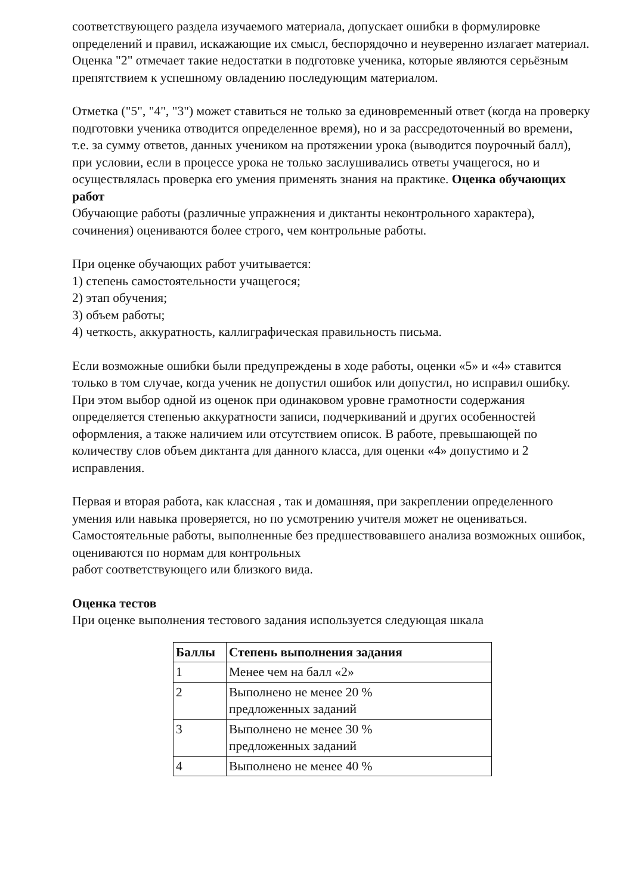соответствующего раздела изучаемого материала, допускает ошибки в формулировке определений и правил, искажающие их смысл, беспорядочно и неуверенно излагает материал. Оценка "2" отмечает такие недостатки в подготовке ученика, которые являются серьёзным препятствием к успешному овладению последующим материалом.
Отметка ("5", "4", "3") может ставиться не только за единовременный ответ (когда на проверку подготовки ученика отводится определенное время), но и за рассредоточенный во времени, т.е. за сумму ответов, данных учеником на протяжении урока (выводится поурочный балл), при условии, если в процессе урока не только заслушивались ответы учащегося, но и осуществлялась проверка его умения применять знания на практике. Оценка обучающих работ
Обучающие работы (различные упражнения и диктанты неконтрольного характера), сочинения) оцениваются более строго, чем контрольные работы.
При оценке обучающих работ учитывается:
1) степень самостоятельности учащегося;
2) этап обучения;
3) объем работы;
4) четкость, аккуратность, каллиграфическая правильность письма.
Если возможные ошибки были предупреждены в ходе работы, оценки «5» и «4» ставится только в том случае, когда ученик не допустил ошибок или допустил, но исправил ошибку. При этом выбор одной из оценок при одинаковом уровне грамотности содержания определяется степенью аккуратности записи, подчеркиваний и других особенностей оформления, а также наличием или отсутствием описок. В работе, превышающей по количеству слов объем диктанта для данного класса, для оценки «4» допустимо и 2 исправления.
Первая и вторая работа, как классная , так и домашняя, при закреплении определенного умения или навыка проверяется, но по усмотрению учителя может не оцениваться.
Самостоятельные работы, выполненные без предшествовавшего анализа возможных ошибок, оцениваются по нормам для контрольных
работ соответствующего или близкого вида.
Оценка тестов
При оценке выполнения тестового задания используется следующая шкала
| Баллы | Степень выполнения задания |
| --- | --- |
| 1 | Менее чем на балл «2» |
| 2 | Выполнено не менее 20 % предложенных заданий |
| 3 | Выполнено не менее 30 % предложенных заданий |
| 4 | Выполнено не менее 40 % |